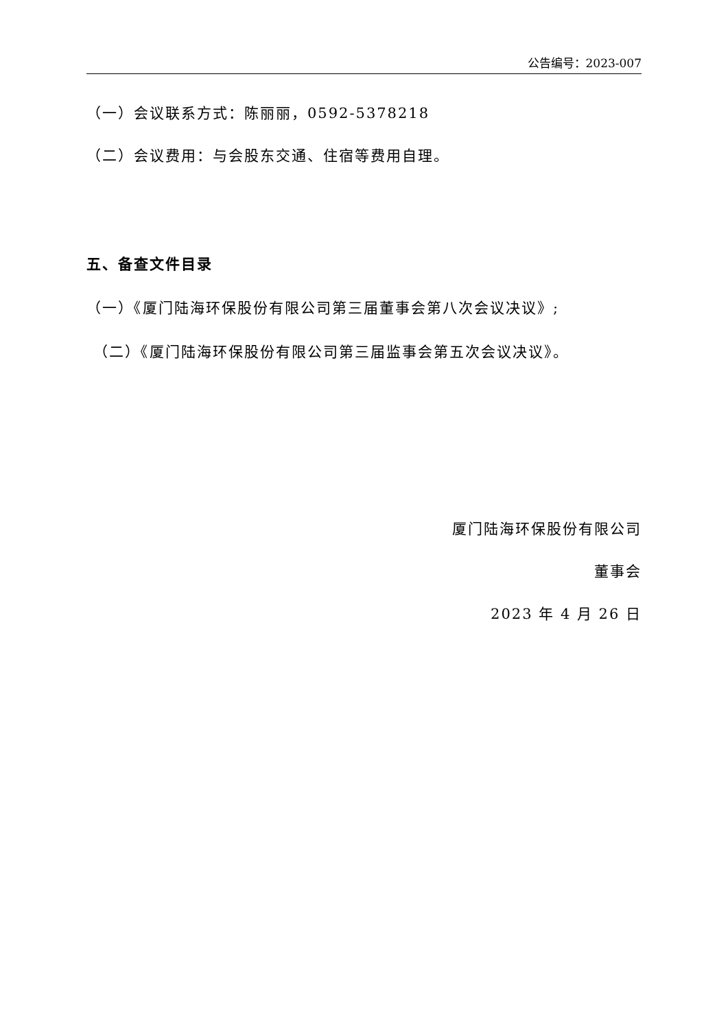公告编号：2023-007
（一）会议联系方式：陈丽丽，0592-5378218
（二）会议费用：与会股东交通、住宿等费用自理。
五、备查文件目录
（一）《厦门陆海环保股份有限公司第三届董事会第八次会议决议》;
（二）《厦门陆海环保股份有限公司第三届监事会第五次会议决议》。
厦门陆海环保股份有限公司
董事会
2023 年 4 月 26 日